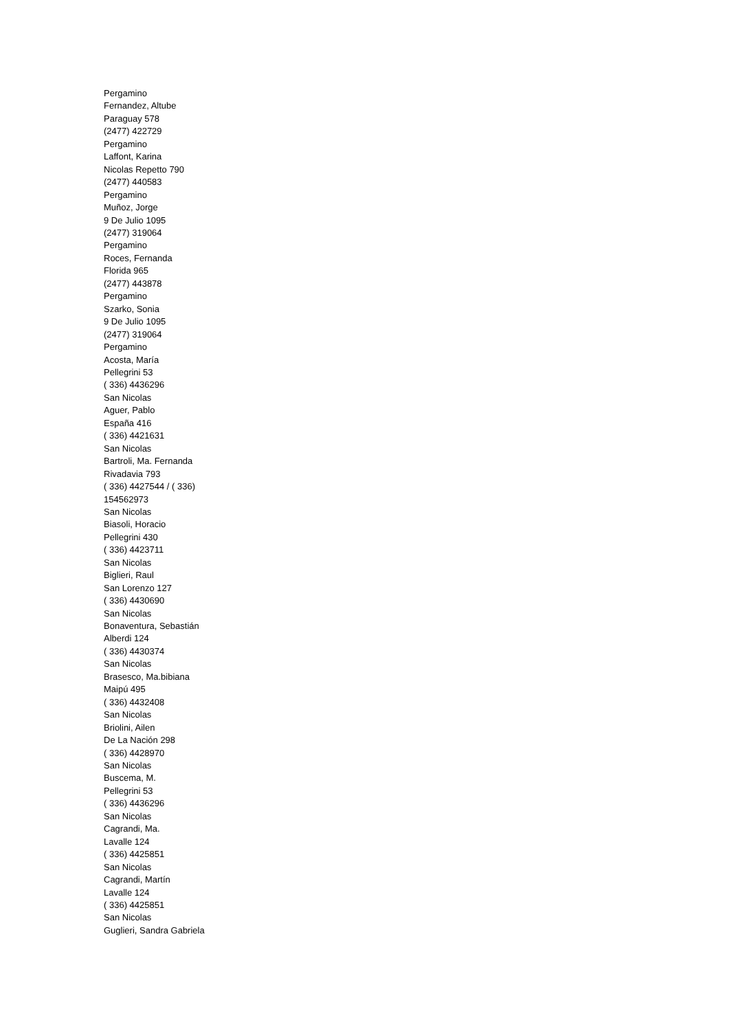Pergamino
Fernandez, Altube
Paraguay 578
(2477) 422729
Pergamino
Laffont, Karina
Nicolas Repetto 790
(2477) 440583
Pergamino
Muñoz, Jorge
9 De Julio 1095
(2477) 319064
Pergamino
Roces, Fernanda
Florida 965
(2477) 443878
Pergamino
Szarko, Sonia
9 De Julio 1095
(2477) 319064
Pergamino
Acosta, María
Pellegrini 53
( 336) 4436296
San Nicolas
Aguer, Pablo
España 416
( 336) 4421631
San Nicolas
Bartroli, Ma. Fernanda
Rivadavia 793
( 336) 4427544 / ( 336)
154562973
San Nicolas
Biasoli, Horacio
Pellegrini 430
( 336) 4423711
San Nicolas
Biglieri, Raul
San Lorenzo 127
( 336) 4430690
San Nicolas
Bonaventura, Sebastián
Alberdi 124
( 336) 4430374
San Nicolas
Brasesco, Ma.bibiana
Maipú 495
( 336) 4432408
San Nicolas
Briolini, Ailen
De La Nación 298
( 336) 4428970
San Nicolas
Buscema, M.
Pellegrini 53
( 336) 4436296
San Nicolas
Cagrandi, Ma.
Lavalle 124
( 336) 4425851
San Nicolas
Cagrandi, Martín
Lavalle 124
( 336) 4425851
San Nicolas
Guglieri, Sandra Gabriela